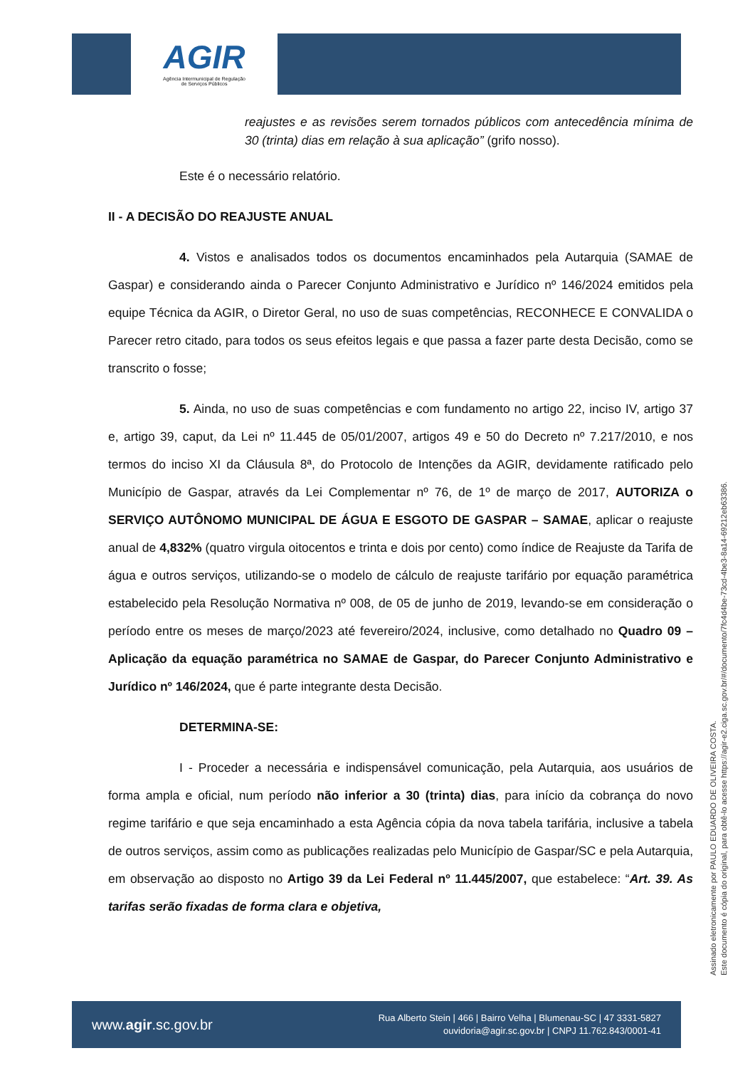AGIR
Agência Intermunicipal de Regulação
de Serviços Públicos
reajustes e as revisões serem tornados públicos com antecedência mínima de 30 (trinta) dias em relação à sua aplicação” (grifo nosso).
Este é o necessário relatório.
II - A DECISÃO DO REAJUSTE ANUAL
4. Vistos e analisados todos os documentos encaminhados pela Autarquia (SAMAE de Gaspar) e considerando ainda o Parecer Conjunto Administrativo e Jurídico nº 146/2024 emitidos pela equipe Técnica da AGIR, o Diretor Geral, no uso de suas competências, RECONHECE E CONVALIDA o Parecer retro citado, para todos os seus efeitos legais e que passa a fazer parte desta Decisão, como se transcrito o fosse;
5. Ainda, no uso de suas competências e com fundamento no artigo 22, inciso IV, artigo 37 e, artigo 39, caput, da Lei nº 11.445 de 05/01/2007, artigos 49 e 50 do Decreto nº 7.217/2010, e nos termos do inciso XI da Cláusula 8ª, do Protocolo de Intenções da AGIR, devidamente ratificado pelo Município de Gaspar, através da Lei Complementar nº 76, de 1º de março de 2017, AUTORIZA o SERVIÇO AUTÔNOMO MUNICIPAL DE ÁGUA E ESGOTO DE GASPAR – SAMAE, aplicar o reajuste anual de 4,832% (quatro virgula oitocentos e trinta e dois por cento) como índice de Reajuste da Tarifa de água e outros serviços, utilizando-se o modelo de cálculo de reajuste tarifário por equação paramétrica estabelecido pela Resolução Normativa nº 008, de 05 de junho de 2019, levando-se em consideração o período entre os meses de março/2023 até fevereiro/2024, inclusive, como detalhado no Quadro 09 – Aplicação da equação paramétrica no SAMAE de Gaspar, do Parecer Conjunto Administrativo e Jurídico nº 146/2024, que é parte integrante desta Decisão.
DETERMINA-SE:
I - Proceder a necessária e indispensável comunicação, pela Autarquia, aos usuários de forma ampla e oficial, num período não inferior a 30 (trinta) dias, para início da cobrança do novo regime tarifário e que seja encaminhado a esta Agência cópia da nova tabela tarifária, inclusive a tabela de outros serviços, assim como as publicações realizadas pelo Município de Gaspar/SC e pela Autarquia, em observação ao disposto no Artigo 39 da Lei Federal nº 11.445/2007, que estabelece: “Art. 39. As tarifas serão fixadas de forma clara e objetiva,
Assinado eletronicamente por PAULO EDUARDO DE OLIVEIRA COSTA.
Este documento é cópia do original, para obtê-lo acesse https://agir-e2.ciga.sc.gov.br/#/documento/7fc4d4be-73cd-4be3-8a14-69212eb63386.
www.agir.sc.gov.br
Rua Alberto Stein | 466 | Bairro Velha | Blumenau-SC | 47 3331-5827
ouvidoria@agir.sc.gov.br | CNPJ 11.762.843/0001-41